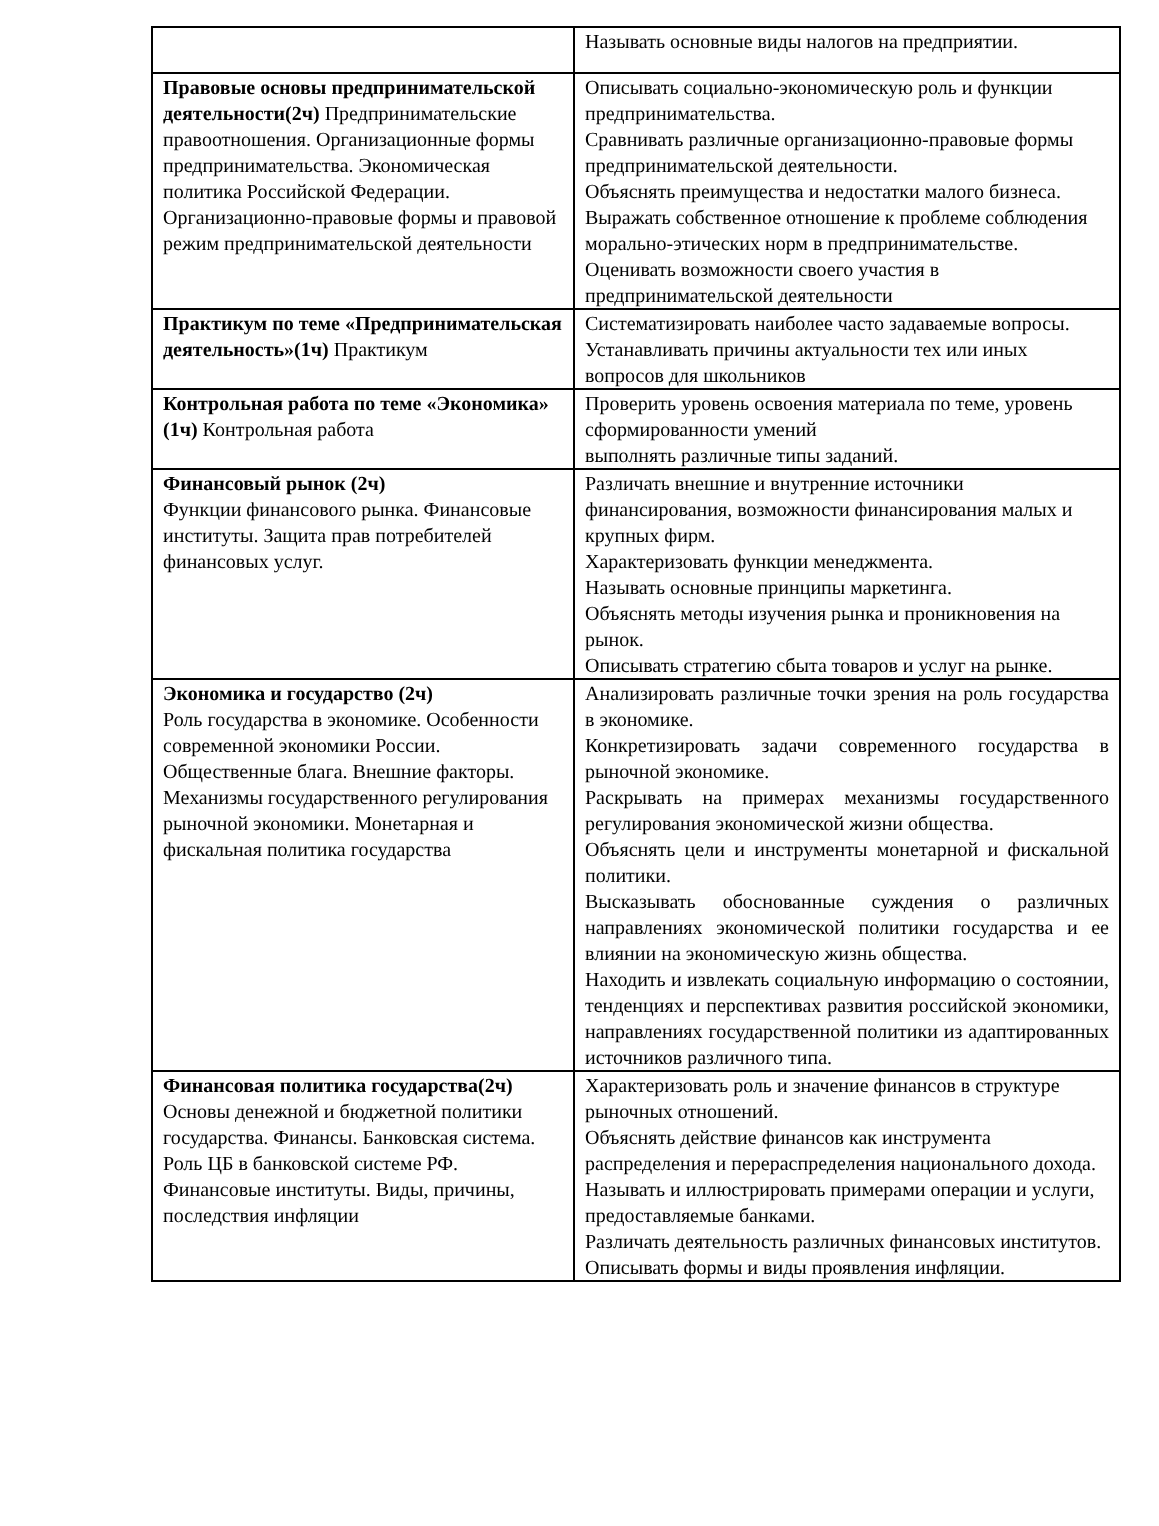| | Называть основные виды налогов на предприятии. |
| Правовые основы предпринимательской деятельности(2ч) Предпринимательские правоотношения. Организационные формы предпринимательства. Экономическая политика Российской Федерации. Организационно-правовые формы и правовой режим предпринимательской деятельности | Описывать социально-экономическую роль и функции предпринимательства. Сравнивать различные организационно-правовые формы предпринимательской деятельности. Объяснять преимущества и недостатки малого бизнеса. Выражать собственное отношение к проблеме соблюдения морально-этических норм в предпринимательстве. Оценивать возможности своего участия в предпринимательской деятельности |
| Практикум по теме «Предпринимательская деятельность»(1ч) Практикум | Систематизировать наиболее часто задаваемые вопросы. Устанавливать причины актуальности тех или иных вопросов для школьников |
| Контрольная работа по теме «Экономика» (1ч) Контрольная работа | Проверить уровень освоения материала по теме, уровень сформированности умений выполнять различные типы заданий. |
| Финансовый рынок (2ч) Функции финансового рынка. Финансовые институты. Защита прав потребителей финансовых услуг. | Различать внешние и внутренние источники финансирования, возможности финансирования малых и крупных фирм. Характеризовать функции менеджмента. Называть основные принципы маркетинга. Объяснять методы изучения рынка и проникновения на рынок. Описывать стратегию сбыта товаров и услуг на рынке. |
| Экономика и государство (2ч) Роль государства в экономике. Особенности современной экономики России. Общественные блага. Внешние факторы. Механизмы государственного регулирования рыночной экономики. Монетарная и фискальная политика государства | Анализировать различные точки зрения на роль государства в экономике. Конкретизировать задачи современного государства в рыночной экономике. Раскрывать на примерах механизмы государственного регулирования экономической жизни общества. Объяснять цели и инструменты монетарной и фискальной политики. Высказывать обоснованные суждения о различных направлениях экономической политики государства и ее влиянии на экономическую жизнь общества. Находить и извлекать социальную информацию о состоянии, тенденциях и перспективах развития российской экономики, направлениях государственной политики из адаптированных источников различного типа. |
| Финансовая политика государства(2ч) Основы денежной и бюджетной политики государства. Финансы. Банковская система. Роль ЦБ в банковской системе РФ. Финансовые институты. Виды, причины, последствия инфляции | Характеризовать роль и значение финансов в структуре рыночных отношений. Объяснять действие финансов как инструмента распределения и перераспределения национального дохода. Называть и иллюстрировать примерами операции и услуги, предоставляемые банками. Различать деятельность различных финансовых институтов. Описывать формы и виды проявления инфляции. |